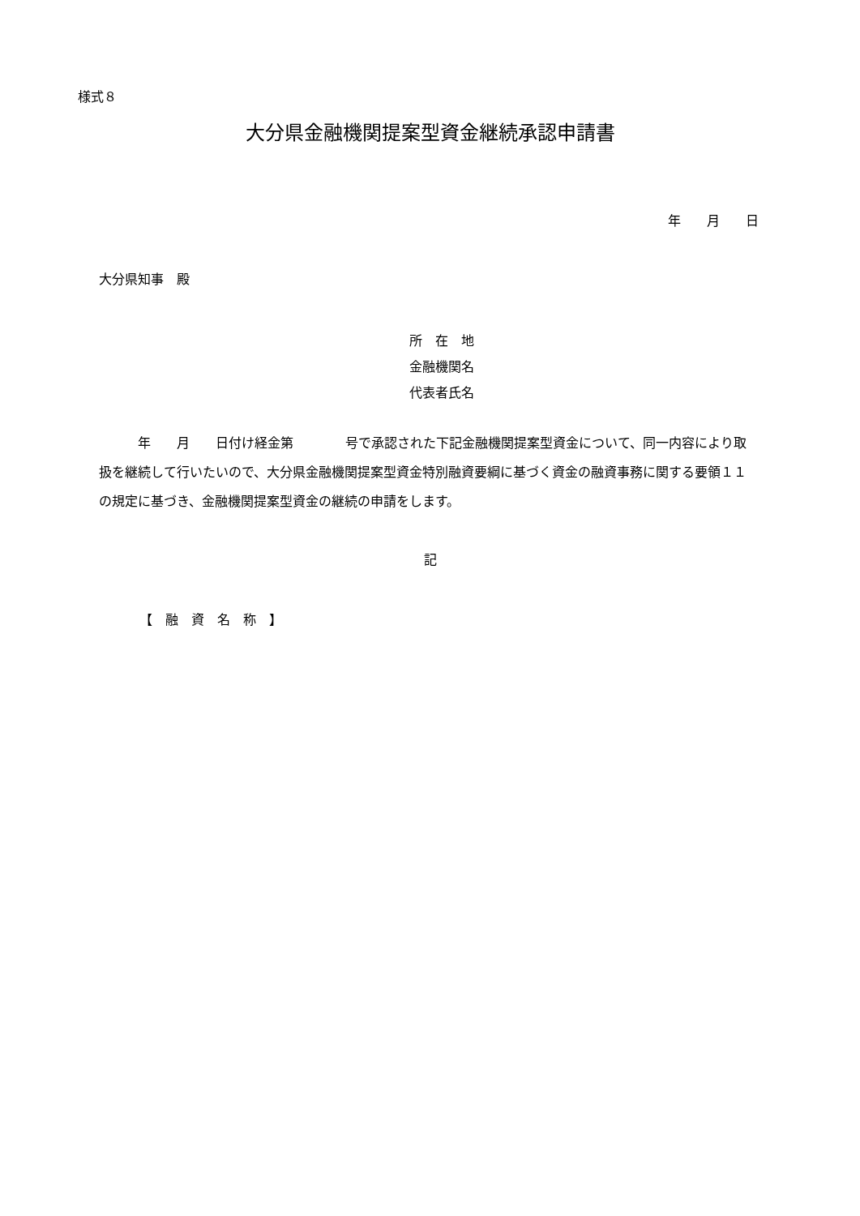様式８
大分県金融機関提案型資金継続承認申請書
年　　月　　日
大分県知事　殿
所　在　地
金融機関名
代表者氏名
　　　年　　月　　日付け経金第　　　　号で承認された下記金融機関提案型資金について、同一内容により取扱を継続して行いたいので、大分県金融機関提案型資金特別融資要綱に基づく資金の融資事務に関する要領１１の規定に基づき、金融機関提案型資金の継続の申請をします。
記
【　融　資　名　称　】